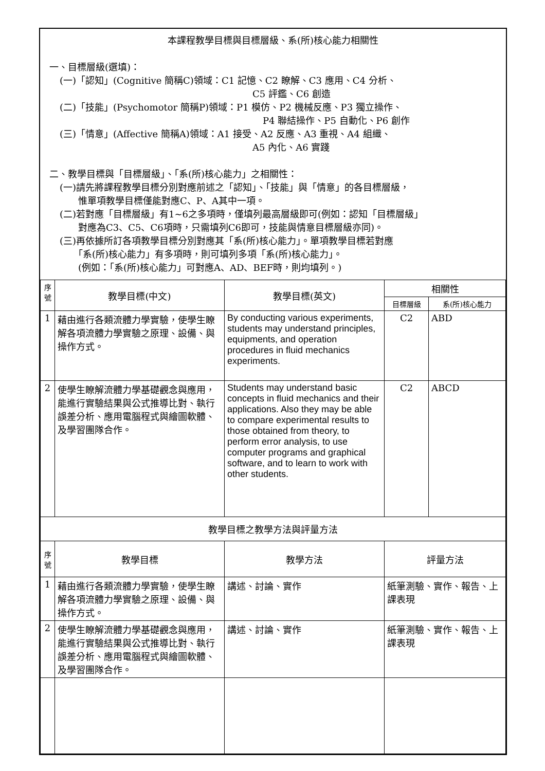本課程教學目標與目標層級、系(所)核心能力相關性
一、目標層級(選填)：
(一)「認知」(Cognitive 簡稱C)領域：C1 記憶、C2 瞭解、C3 應用、C4 分析、
C5 評鑑、C6 創造
(二)「技能」(Psychomotor 簡稱P)領域：P1 模仿、P2 機械反應、P3 獨立操作、
P4 聯結操作、P5 自動化、P6 創作
(三)「情意」(Affective 簡稱A)領域：A1 接受、A2 反應、A3 重視、A4 組織、
A5 內化、A6 實踐
二、教學目標與「目標層級」、「系(所)核心能力」之相關性：
(一)請先將課程教學目標分別對應前述之「認知」、「技能」與「情意」的各目標層級，
　　惟單項教學目標僅能對應C、P、A其中一項。
(二)若對應「目標層級」有1~6之多項時，僅填列最高層級即可(例如：認知「目標層級」
　　對應為C3、C5、C6項時，只需填列C6即可，技能與情意目標層級亦同)。
(三)再依據所訂各項教學目標分別對應其「系(所)核心能力」。單項教學目標若對應
　　「系(所)核心能力」有多項時，則可填列多項「系(所)核心能力」。
　　(例如：「系(所)核心能力」可對應A、AD、BEF時，則均填列。)
| 序 號 | 教學目標(中文) | 教學目標(英文) | 相關性 | |
| --- | --- | --- | --- | --- |
| | | | 目標層級 | 系(所)核心能力 |
| 1 | 藉由進行各類流體力學實驗，使學生瞭解各項流體力學實驗之原理、設備、與操作方式。 | By conducting various experiments, students may understand principles, equipments, and operation procedures in fluid mechanics experiments. | C2 | ABD |
| 2 | 使學生瞭解流體力學基礎觀念與應用，能進行實驗結果與公式推導比對、執行誤差分析、應用電腦程式與繪圖軟體、及學習團隊合作。 | Students may understand basic concepts in fluid mechanics and their applications. Also they may be able to compare experimental results to those obtained from theory, to perform error analysis, to use computer programs and graphical software, and to learn to work with other students. | C2 | ABCD |
| 教學目標之教學方法與評量方法 | | | | |
| 序 號 | 教學目標 | 教學方法 | 評量方法 | |
| 1 | 藉由進行各類流體力學實驗，使學生瞭解各項流體力學實驗之原理、設備、與操作方式。 | 講述、討論、實作 | 紙筆測驗、實作、報告、上課表現 | |
| 2 | 使學生瞭解流體力學基礎觀念與應用，能進行實驗結果與公式推導比對、執行誤差分析、應用電腦程式與繪圖軟體、及學習團隊合作。 | 講述、討論、實作 | 紙筆測驗、實作、報告、上課表現 | |